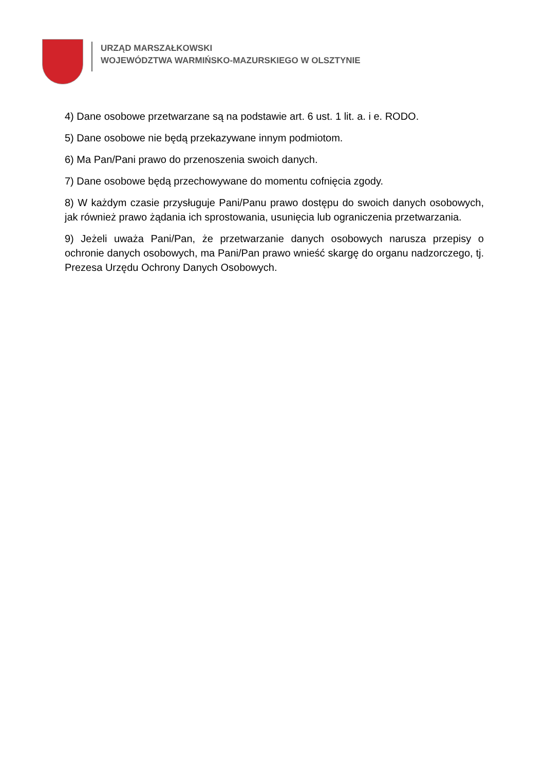URZĄD MARSZAŁKOWSKI
WOJEWÓDZTWA WARMIŃSKO-MAZURSKIEGO W OLSZTYNIE
4) Dane osobowe przetwarzane są na podstawie art. 6 ust. 1 lit. a. i e. RODO.
5) Dane osobowe nie będą przekazywane innym podmiotom.
6) Ma Pan/Pani prawo do przenoszenia swoich danych.
7) Dane osobowe będą przechowywane do momentu cofnięcia zgody.
8) W każdym czasie przysługuje Pani/Panu prawo dostępu do swoich danych osobowych, jak również prawo żądania ich sprostowania, usunięcia lub ograniczenia przetwarzania.
9) Jeżeli uważa Pani/Pan, że przetwarzanie danych osobowych narusza przepisy o ochronie danych osobowych, ma Pani/Pan prawo wnieść skargę do organu nadzorczego, tj. Prezesa Urzędu Ochrony Danych Osobowych.